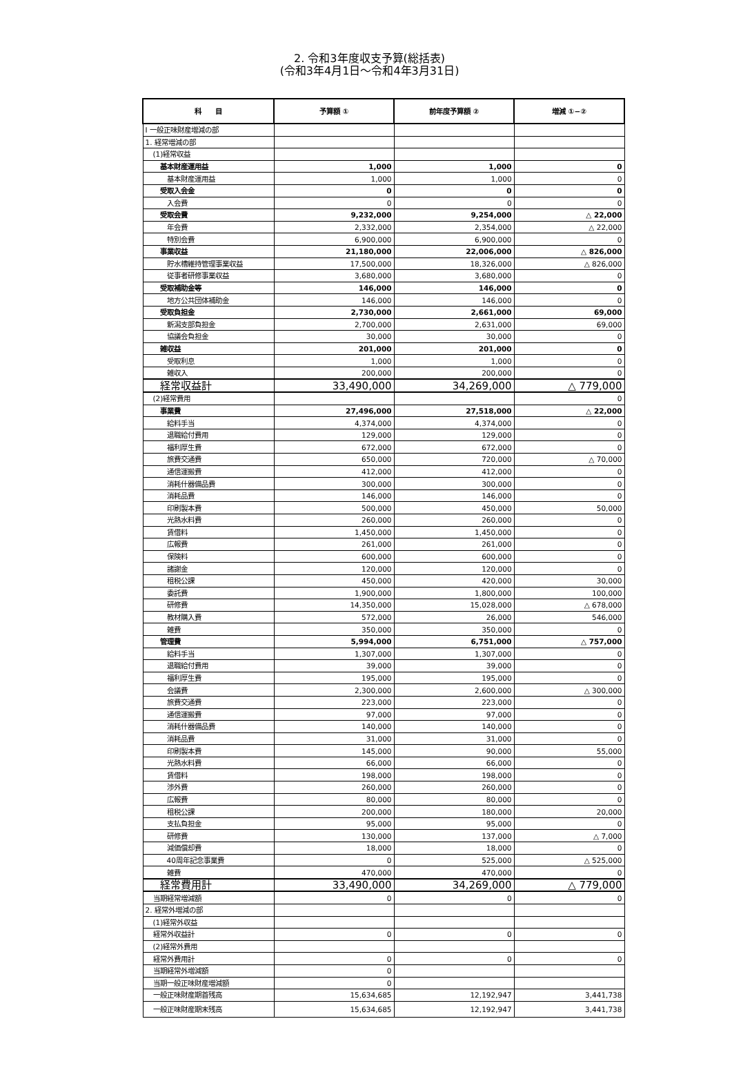2. 令和3年度収支予算(総括表)
(令和3年4月1日～令和4年3月31日)
| 科 目 | 予算額 ① | 前年度予算額 ② | 増減 ①−② |
| --- | --- | --- | --- |
| Ⅰ 一般正味財産増減の部 | | | |
| 1. 経常増減の部 | | | |
| (1)経常収益 | | | |
| 基本財産運用益 | 1,000 | 1,000 | 0 |
| 基本財産運用益 | 1,000 | 1,000 | 0 |
| 受取入会金 | 0 | 0 | 0 |
| 入会費 | 0 | 0 | 0 |
| 受取会費 | 9,232,000 | 9,254,000 | △ 22,000 |
| 年会費 | 2,332,000 | 2,354,000 | △ 22,000 |
| 特別会費 | 6,900,000 | 6,900,000 | 0 |
| 事業収益 | 21,180,000 | 22,006,000 | △ 826,000 |
| 貯水槽維持管理事業収益 | 17,500,000 | 18,326,000 | △ 826,000 |
| 従事者研修事業収益 | 3,680,000 | 3,680,000 | 0 |
| 受取補助金等 | 146,000 | 146,000 | 0 |
| 地方公共団体補助金 | 146,000 | 146,000 | 0 |
| 受取負担金 | 2,730,000 | 2,661,000 | 69,000 |
| 新潟支部負担金 | 2,700,000 | 2,631,000 | 69,000 |
| 協議会負担金 | 30,000 | 30,000 | 0 |
| 雑収益 | 201,000 | 201,000 | 0 |
| 受取利息 | 1,000 | 1,000 | 0 |
| 雑収入 | 200,000 | 200,000 | 0 |
| 経常収益計 | 33,490,000 | 34,269,000 | △ 779,000 |
| (2)経常費用 | | | 0 |
| 事業費 | 27,496,000 | 27,518,000 | △ 22,000 |
| 給料手当 | 4,374,000 | 4,374,000 | 0 |
| 退職給付費用 | 129,000 | 129,000 | 0 |
| 福利厚生費 | 672,000 | 672,000 | 0 |
| 旅費交通費 | 650,000 | 720,000 | △ 70,000 |
| 通信運搬費 | 412,000 | 412,000 | 0 |
| 消耗什器備品費 | 300,000 | 300,000 | 0 |
| 消耗品費 | 146,000 | 146,000 | 0 |
| 印刷製本費 | 500,000 | 450,000 | 50,000 |
| 光熱水料費 | 260,000 | 260,000 | 0 |
| 賃借料 | 1,450,000 | 1,450,000 | 0 |
| 広報費 | 261,000 | 261,000 | 0 |
| 保険料 | 600,000 | 600,000 | 0 |
| 諸謝金 | 120,000 | 120,000 | 0 |
| 租税公課 | 450,000 | 420,000 | 30,000 |
| 委託費 | 1,900,000 | 1,800,000 | 100,000 |
| 研修費 | 14,350,000 | 15,028,000 | △ 678,000 |
| 教材購入費 | 572,000 | 26,000 | 546,000 |
| 雑費 | 350,000 | 350,000 | 0 |
| 管理費 | 5,994,000 | 6,751,000 | △ 757,000 |
| 給料手当 | 1,307,000 | 1,307,000 | 0 |
| 退職給付費用 | 39,000 | 39,000 | 0 |
| 福利厚生費 | 195,000 | 195,000 | 0 |
| 会議費 | 2,300,000 | 2,600,000 | △ 300,000 |
| 旅費交通費 | 223,000 | 223,000 | 0 |
| 通信運搬費 | 97,000 | 97,000 | 0 |
| 消耗什器備品費 | 140,000 | 140,000 | 0 |
| 消耗品費 | 31,000 | 31,000 | 0 |
| 印刷製本費 | 145,000 | 90,000 | 55,000 |
| 光熱水料費 | 66,000 | 66,000 | 0 |
| 賃借料 | 198,000 | 198,000 | 0 |
| 渉外費 | 260,000 | 260,000 | 0 |
| 広報費 | 80,000 | 80,000 | 0 |
| 租税公課 | 200,000 | 180,000 | 20,000 |
| 支払負担金 | 95,000 | 95,000 | 0 |
| 研修費 | 130,000 | 137,000 | △ 7,000 |
| 減価償却費 | 18,000 | 18,000 | 0 |
| 40周年記念事業費 | 0 | 525,000 | △ 525,000 |
| 雑費 | 470,000 | 470,000 | 0 |
| 経常費用計 | 33,490,000 | 34,269,000 | △ 779,000 |
| 当期経常増減額 | 0 | 0 | 0 |
| 2. 経常外増減の部 | | | |
| (1)経常外収益 | | | |
| 経常外収益計 | 0 | 0 | 0 |
| (2)経常外費用 | | | |
| 経常外費用計 | 0 | 0 | 0 |
| 当期経常外増減額 | 0 | | |
| 当期一般正味財産増減額 | 0 | | |
| 一般正味財産期首残高 | 15,634,685 | 12,192,947 | 3,441,738 |
| 一般正味財産期末残高 | 15,634,685 | 12,192,947 | 3,441,738 |